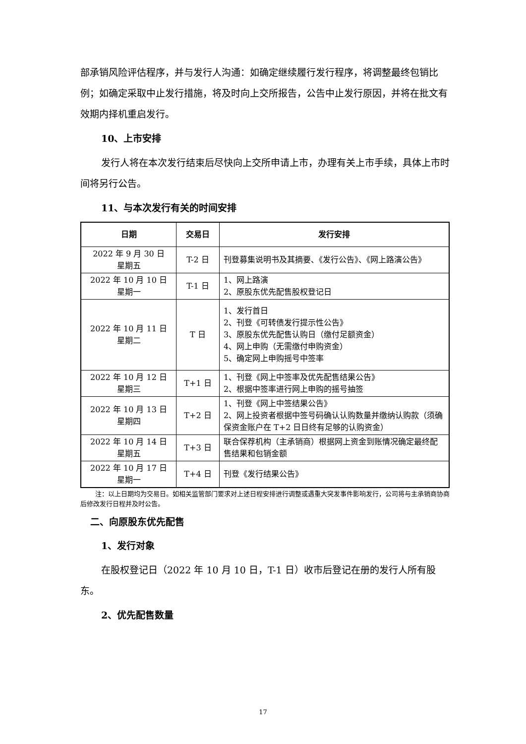部承销风险评估程序，并与发行人沟通：如确定继续履行发行程序，将调整最终包销比例；如确定采取中止发行措施，将及时向上交所报告，公告中止发行原因，并将在批文有效期内择机重启发行。
10、上市安排
发行人将在本次发行结束后尽快向上交所申请上市，办理有关上市手续，具体上市时间将另行公告。
11、与本次发行有关的时间安排
| 日期 | 交易日 | 发行安排 |
| --- | --- | --- |
| 2022 年 9 月 30 日 星期五 | T-2 日 | 刊登募集说明书及其摘要、《发行公告》、《网上路演公告》 |
| 2022 年 10 月 10 日 星期一 | T-1 日 | 1、网上路演 2、原股东优先配售股权登记日 |
| 2022 年 10 月 11 日 星期二 | T 日 | 1、发行首日 2、刊登《可转债发行提示性公告》 3、原股东优先配售认购日（缴付足额资金） 4、网上申购（无需缴付申购资金） 5、确定网上申购摇号中签率 |
| 2022 年 10 月 12 日 星期三 | T+1 日 | 1、刊登《网上中签率及优先配售结果公告》 2、根据中签率进行网上申购的摇号抽签 |
| 2022 年 10 月 13 日 星期四 | T+2 日 | 1、刊登《网上中签结果公告》 2、网上投资者根据中签号码确认认购数量并缴纳认购款（须确保资金账户在 T+2 日日终有足够的认购资金） |
| 2022 年 10 月 14 日 星期五 | T+3 日 | 联合保荐机构（主承销商）根据网上资金到账情况确定最终配售结果和包销金额 |
| 2022 年 10 月 17 日 星期一 | T+4 日 | 刊登《发行结果公告》 |
注：以上日期均为交易日。如相关监管部门要求对上述日程安排进行调整或遇重大突发事件影响发行，公司将与主承销商协商后修改发行日程并及时公告。
二、向原股东优先配售
1、发行对象
在股权登记日（2022 年 10 月 10 日，T-1 日）收市后登记在册的发行人所有股东。
2、优先配售数量
17